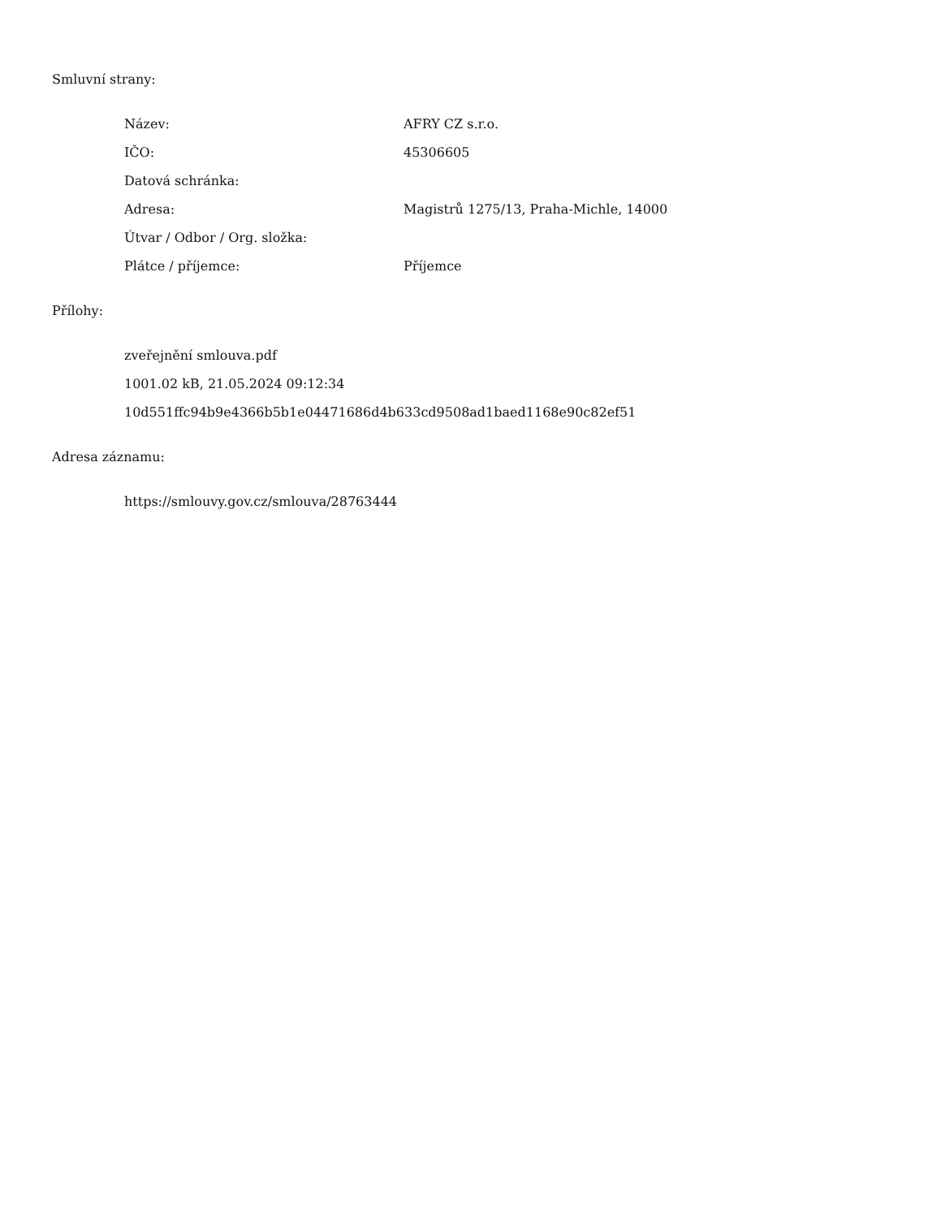Smluvní strany:
| Název: | AFRY CZ s.r.o. |
| IČO: | 45306605 |
| Datová schránka: | |
| Adresa: | Magistrů 1275/13, Praha-Michle, 14000 |
| Útvar / Odbor / Org. složka: | |
| Plátce / příjemce: | Příjemce |
Přílohy:
zveřejnění smlouva.pdf
1001.02 kB, 21.05.2024 09:12:34
10d551ffc94b9e4366b5b1e04471686d4b633cd9508ad1baed1168e90c82ef51
Adresa záznamu:
https://smlouvy.gov.cz/smlouva/28763444